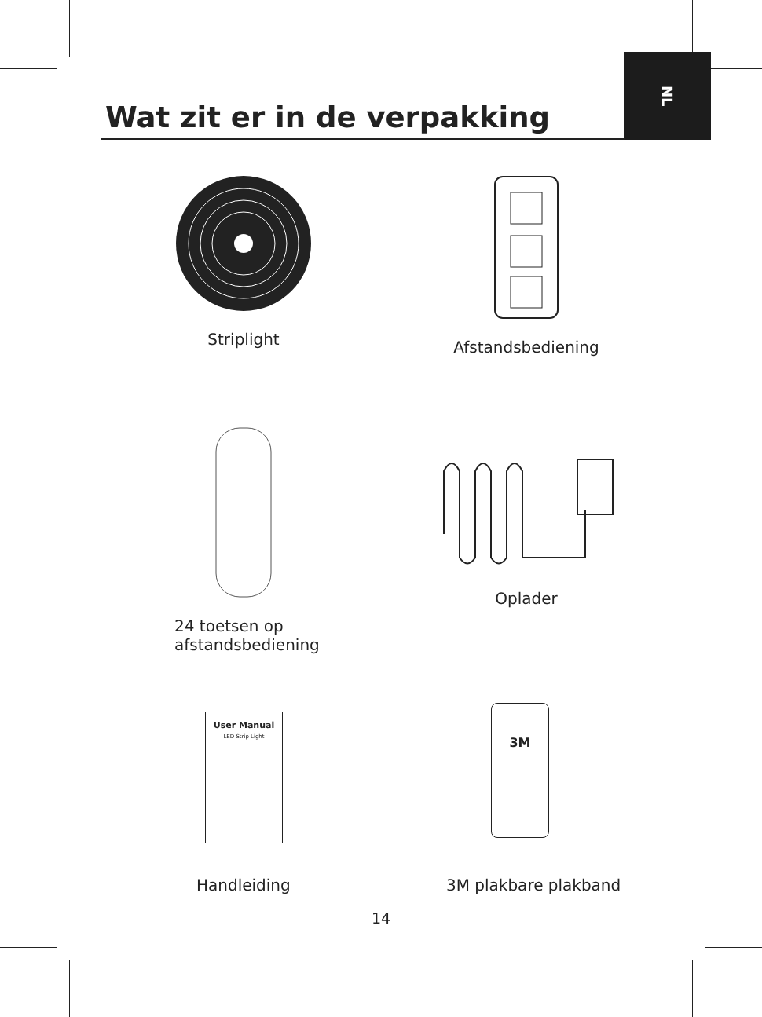NL
Wat zit er in de verpakking
Striplight
Afstandsbediening
24 toetsen op
afstandsbediening
Oplader
User Manual
LED Strip Light
3M
Handleiding 3M plakbare plakband
14